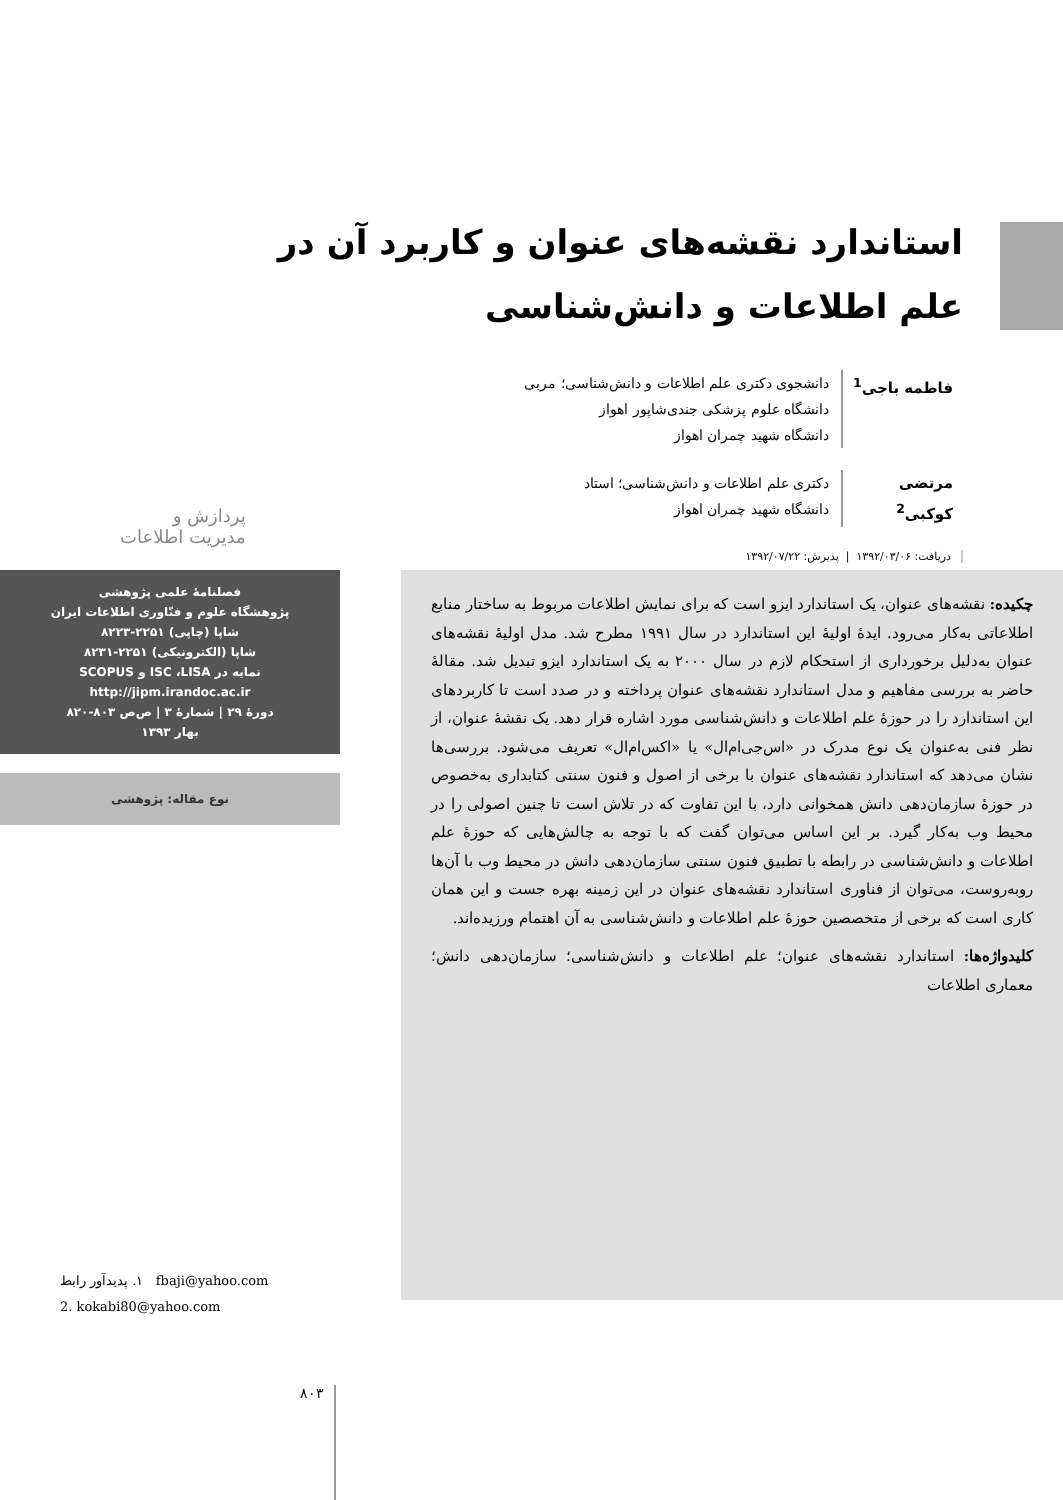استاندارد نقشه‌های عنوان و کاربرد آن در علم اطلاعات و دانش‌شناسی
فاطمه باجی<sup>1</sup> دانشجوی دکتری علم اطلاعات و دانش‌شناسی؛ مربی
دانشگاه علوم پزشکی جندی‌شاپور اهواز
دانشگاه شهید چمران اهواز
مرتضی کوکبی<sup>2</sup> دکتری علم اطلاعات و دانش‌شناسی؛ استاد
دانشگاه شهید چمران اهواز
پردازش و
مدیریت اطلاعات
دریافت: ۱۳۹۲/۰۳/۰۶ | پذیرش: ۱۳۹۲/۰۷/۲۲
فصلنامهٔ علمی پژوهشی
پژوهشگاه علوم و فنّاوری اطلاعات ایران
شاپا (چاپی) ۲۲۵۱-۸۲۲۳
شاپا (الکترونیکی) ۲۲۵۱-۸۲۳۱
نمایه در ISC ،LISA و SCOPUS
http://jipm.irandoc.ac.ir
دورهٔ ۲۹ | شمارهٔ ۳ | ص‌ص ۸۰۳-۸۲۰
بهار ۱۳۹۳
نوع مقاله: پژوهشی
چکیده: نقشه‌های عنوان، یک استاندارد ایزو است که برای نمایش اطلاعات مربوط به ساختار منابع اطلاعاتی به‌کار می‌رود. ایدهٔ اولیهٔ این استاندارد در سال ۱۹۹۱ مطرح شد. مدل اولیهٔ نقشه‌های عنوان به‌دلیل برخورداری از استحکام لازم در سال ۲۰۰۰ به یک استاندارد ایزو تبدیل شد. مقالهٔ حاضر به بررسی مفاهیم و مدل استاندارد نقشه‌های عنوان پرداخته و در صدد است تا کاربردهای این استاندارد را در حوزهٔ علم اطلاعات و دانش‌شناسی مورد اشاره قرار دهد. یک نقشهٔ عنوان، از نظر فنی به‌عنوان یک نوع مدرک در «اس‌جی‌ام‌ال» یا «اکس‌ام‌ال» تعریف می‌شود. بررسی‌ها نشان می‌دهد که استاندارد نقشه‌های عنوان با برخی از اصول و فنون سنتی کتابداری به‌خصوص در حوزهٔ سازمان‌دهی دانش همخوانی دارد، با این تفاوت که در تلاش است تا چنین اصولی را در محیط وب به‌کار گیرد. بر این اساس می‌توان گفت که با توجه به چالش‌هایی که حوزهٔ علم اطلاعات و دانش‌شناسی در رابطه با تطبیق فنون سنتی سازمان‌دهی دانش در محیط وب با آن‌ها روبه‌روست، می‌توان از فناوری استاندارد نقشه‌های عنوان در این زمینه بهره جست و این همان کاری است که برخی از متخصصین حوزهٔ علم اطلاعات و دانش‌شناسی به آن اهتمام ورزیده‌اند.
کلیدواژه‌ها: استاندارد نقشه‌های عنوان؛ علم اطلاعات و دانش‌شناسی؛ سازمان‌دهی دانش؛ معماری اطلاعات
۱. پدیدآور رابط fbaji@yahoo.com
2. kokabi80@yahoo.com
۸۰۳